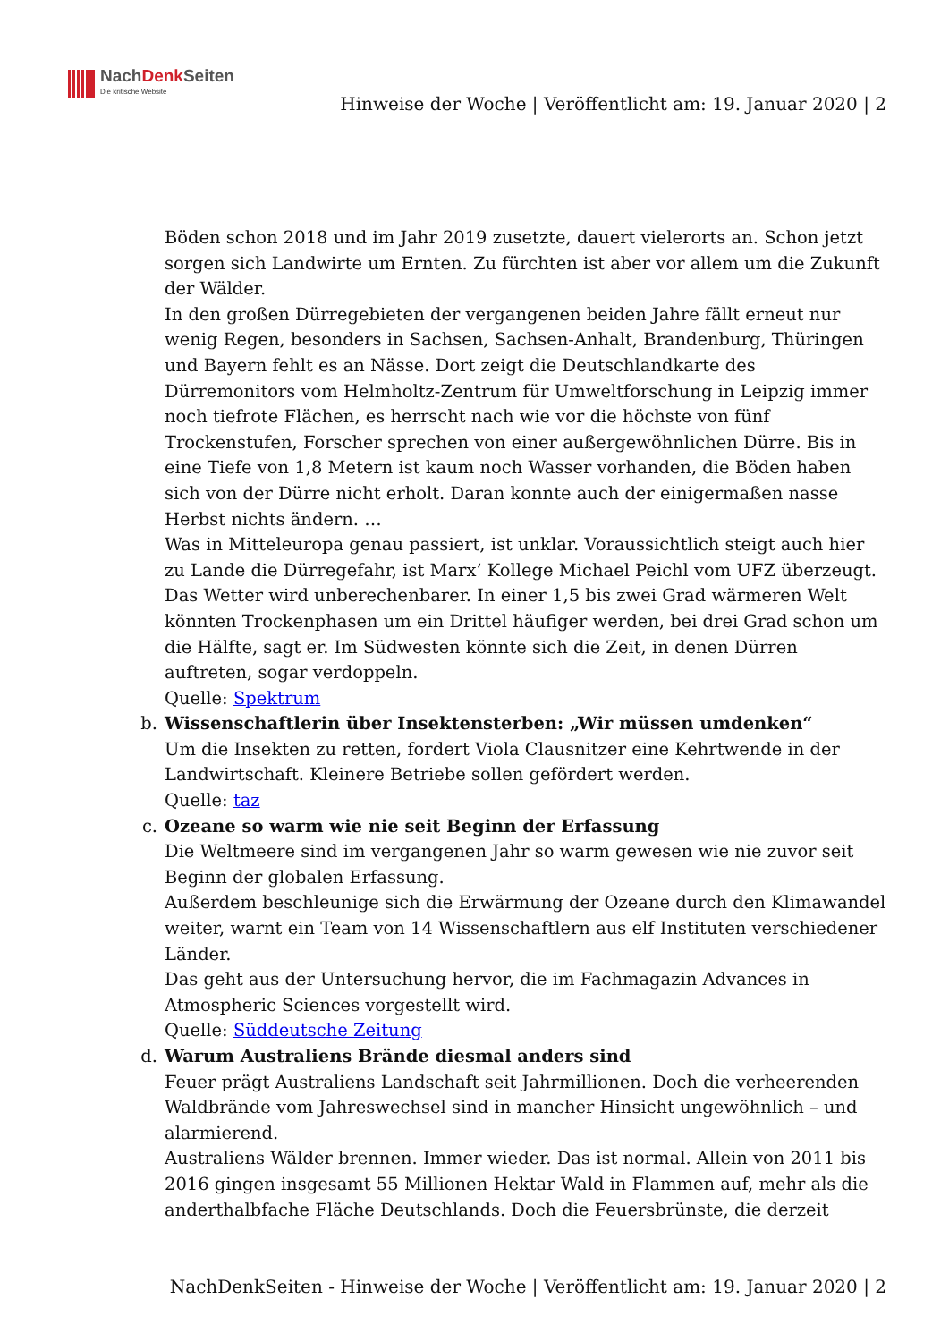NachDenk Seiten
Die kritische Website
Hinweise der Woche | Veröffentlicht am: 19. Januar 2020 | 2
Böden schon 2018 und im Jahr 2019 zusetzte, dauert vielerorts an. Schon jetzt sorgen sich Landwirte um Ernten. Zu fürchten ist aber vor allem um die Zukunft der Wälder.
In den großen Dürregebieten der vergangenen beiden Jahre fällt erneut nur wenig Regen, besonders in Sachsen, Sachsen-Anhalt, Brandenburg, Thüringen und Bayern fehlt es an Nässe. Dort zeigt die Deutschlandkarte des Dürremonitors vom Helmholtz-Zentrum für Umweltforschung in Leipzig immer noch tiefrote Flächen, es herrscht nach wie vor die höchste von fünf Trockenstufen, Forscher sprechen von einer außergewöhnlichen Dürre. Bis in eine Tiefe von 1,8 Metern ist kaum noch Wasser vorhanden, die Böden haben sich von der Dürre nicht erholt. Daran konnte auch der einigermaßen nasse Herbst nichts ändern. …
Was in Mitteleuropa genau passiert, ist unklar. Voraussichtlich steigt auch hier zu Lande die Dürregefahr, ist Marx’ Kollege Michael Peichl vom UFZ überzeugt. Das Wetter wird unberechenbarer. In einer 1,5 bis zwei Grad wärmeren Welt könnten Trockenphasen um ein Drittel häufiger werden, bei drei Grad schon um die Hälfte, sagt er. Im Südwesten könnte sich die Zeit, in denen Dürren auftreten, sogar verdoppeln.
Quelle: Spektrum
b. Wissenschaftlerin über Insektensterben: „Wir müssen umdenken“
Um die Insekten zu retten, fordert Viola Clausnitzer eine Kehrtwende in der Landwirtschaft. Kleinere Betriebe sollen gefördert werden.
Quelle: taz
c. Ozeane so warm wie nie seit Beginn der Erfassung
Die Weltmeere sind im vergangenen Jahr so warm gewesen wie nie zuvor seit Beginn der globalen Erfassung.
Außerdem beschleunige sich die Erwärmung der Ozeane durch den Klimawandel weiter, warnt ein Team von 14 Wissenschaftlern aus elf Instituten verschiedener Länder.
Das geht aus der Untersuchung hervor, die im Fachmagazin Advances in Atmospheric Sciences vorgestellt wird.
Quelle: Süddeutsche Zeitung
d. Warum Australiens Brände diesmal anders sind
Feuer prägt Australiens Landschaft seit Jahrmillionen. Doch die verheerenden Waldbrände vom Jahreswechsel sind in mancher Hinsicht ungewöhnlich – und alarmierend.
Australiens Wälder brennen. Immer wieder. Das ist normal. Allein von 2011 bis 2016 gingen insgesamt 55 Millionen Hektar Wald in Flammen auf, mehr als die anderthalbfache Fläche Deutschlands. Doch die Feuersbrünste, die derzeit
NachDenkSeiten - Hinweise der Woche | Veröffentlicht am: 19. Januar 2020 | 2